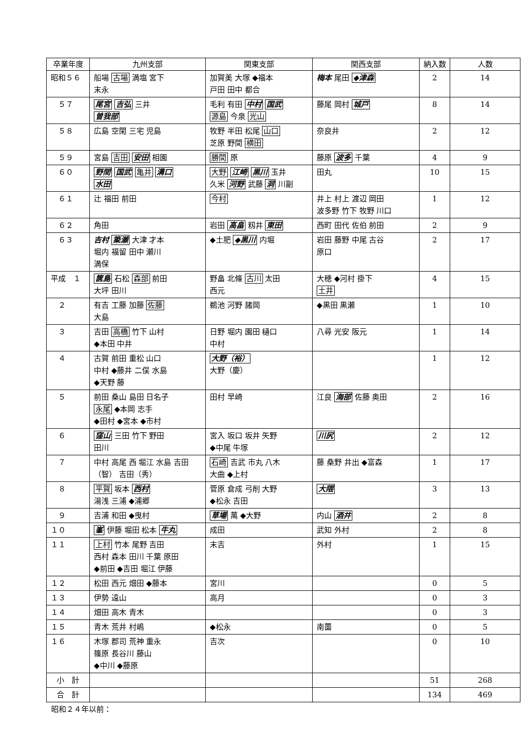| 卒業年度 | 九州支部 | 関東支部 | 関西支部 | 納入数 | 人数 |
| --- | --- | --- | --- | --- | --- |
| 昭和５６ | 船場 古場 満塩 宮下 末永 | 加賀美 大塚 ◆福本 戸田 田中 都合 | 梅本 尾田 ◆津森 | 2 | 14 |
| ５７ | 尾宮 吉弘 三井 曽我部 | 毛利 有田 中村 国武 源島 今泉 光山 | 藤尾 岡村 城戸 | 8 | 14 |
| ５８ | 広島 空閑 三宅 児島 | 牧野 半田 松尾 山口 芝原 野間 横田 | 奈良井 | 2 | 12 |
| ５９ | 宮島 吉田 安田 相園 | 勝間 原 | 藤原 波多 千葉 | 4 | 9 |
| ６０ | 野間 国武 亀井 溝口 水田 | 大野 江崎 黒川 玉井 久米 河野 武藤 洞 川副 | 田丸 | 10 | 15 |
| ６１ | 辻 福田 前田 | 今村 | 井上 村上 渡辺 岡田 波多野 竹下 牧野 川口 | 1 | 12 |
| ６２ | 角田 | 岩田 高畠 籾井 東田 | 西町 田代 佐伯 前田 | 2 | 9 |
| ６３ | 吉村 簗瀬 大津 才本 堀内 福留 田中 瀬川 満保 | ◆土肥 ◆黒川 内堀 | 岩田 藤野 中尾 古谷 原口 | 2 | 17 |
| 平成 １ | 篋島 石松 森部 前田 大坪 田川 | 野畠 北條 古川 太田 西元 | 大穂 ◆河村 掛下 土井 | 4 | 15 |
| ２ | 有吉 工藤 加藤 佐藤 大島 | 鵜池 河野 諸岡 | ◆黒田 黒瀬 | 1 | 10 |
| ３ | 吉田 高橋 竹下 山村 ◆本田 中井 | 日野 堀内 園田 樋口 中村 | 八尋 光安 阪元 | 1 | 14 |
| ４ | 古賀 前田 重松 山口 中村 ◆藤井 二俣 水島 ◆天野 藤 | 大野（裕） 大野（慶） | | 1 | 12 |
| ５ | 前田 桑山 島田 日名子 永尾 ◆本岡 志手 ◆田村 ◆宮本 ◆市村 | 田村 早崎 | 江良 海部 佐藤 奥田 | 2 | 16 |
| ６ | 窪山 三田 竹下 野田 田川 | 宮入 坂口 坂井 矢野 ◆中尾 牛塚 | 川尻 | 2 | 12 |
| ７ | 中村 高尾 西 堀江 水島 吉田（智） 吉田（秀） | 石崎 吉武 市丸 八木 大曲 ◆上村 | 藤 桑野 井出 ◆富森 | 1 | 17 |
| ８ | 平賀 坂本 西村 湯浅 三浦 ◆浦郷 | 菅原 倉成 弓削 大野 ◆松永 吉田 | 大隈 | 3 | 13 |
| ９ | 吉浦 和田 ◆曳村 | 草場 萬 ◆大野 | 内山 酒井 | 2 | 8 |
| １０ | 峯 伊藤 堀田 松本 牛丸 | 成田 | 武知 外村 | 2 | 8 |
| １１ | 上村 竹本 尾野 吉田 西村 森本 田川 千葉 原田 ◆前田 ◆吉田 堀江 伊藤 | 末吉 | 外村 | 1 | 15 |
| １２ | 松田 西元 畑田 ◆藤本 | 宮川 | | 0 | 5 |
| １３ | 伊勢 遠山 | 高月 | | 0 | 3 |
| １４ | 畑田 高木 青木 | | | 0 | 3 |
| １５ | 青木 荒井 村嶋 | ◆松永 | 南薗 | 0 | 5 |
| １６ | 木塚 郡司 荒神 重永 篠原 長谷川 藤山 ◆中川 ◆藤原 | 吉次 | | 0 | 10 |
| 小 計 | | | | 51 | 268 |
| 合 計 | | | | 134 | 469 |
昭和２４年以前：